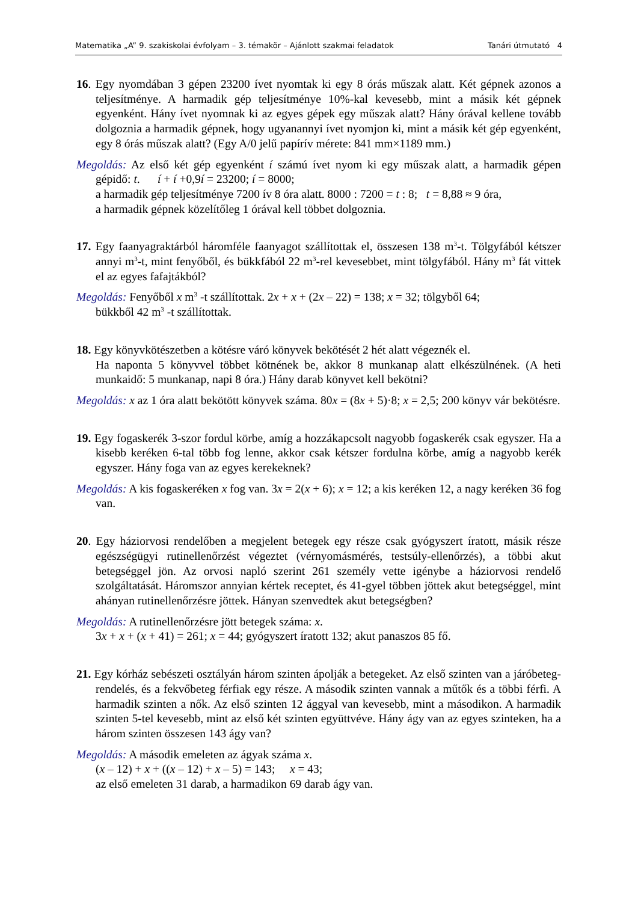Matematika „A” 9. szakiskolai évfolyam – 3. témakör – Ajánlott szakmai feladatok Tanári útmutató 4
16. Egy nyomdában 3 gépen 23200 ívet nyomtak ki egy 8 órás műszak alatt. Két gépnek azonos a teljesítménye. A harmadik gép teljesítménye 10%-kal kevesebb, mint a másik két gépnek egyenként. Hány ívet nyomnak ki az egyes gépek egy műszak alatt? Hány órával kellene tovább dolgoznia a harmadik gépnek, hogy ugyanannyi ívet nyomjon ki, mint a másik két gép egyenként, egy 8 órás műszak alatt? (Egy A/0 jelű papírív mérete: 841 mm×1189 mm.)
Megoldás: Az első két gép egyenként í számú ívet nyom ki egy műszak alatt, a harmadik gépen gépidő: t. í + í +0,9í = 23200; í = 8000;
a harmadik gép teljesítménye 7200 ív 8 óra alatt. 8000 : 7200 = t : 8; t = 8,88 ≈ 9 óra,
a harmadik gépnek közelítőleg 1 órával kell többet dolgoznia.
17. Egy faanyagraktárból háromféle faanyagot szállítottak el, összesen 138 m<sup>3</sup>-t. Tölgyfából kétszer annyi m<sup>3</sup>-t, mint fenyőből, és bükkfából 22 m<sup>3</sup>-rel kevesebbet, mint tölgyfából. Hány m<sup>3</sup> fát vittek el az egyes fafajtákból?
Megoldás: Fenyőből x m<sup>3</sup> -t szállítottak. 2x + x + (2x – 22) = 138; x = 32; tölgyből 64;
bükkből 42 m<sup>3</sup> -t szállítottak.
18. Egy könyvkötészetben a kötésre váró könyvek bekötését 2 hét alatt végeznék el.
Ha naponta 5 könyvvel többet kötnének be, akkor 8 munkanap alatt elkészülnének. (A heti munkaidő: 5 munkanap, napi 8 óra.) Hány darab könyvet kell bekötni?
Megoldás: x az 1 óra alatt bekötött könyvek száma. 80x = (8x + 5)·8; x = 2,5; 200 könyv vár bekötésre.
19. Egy fogaskerék 3-szor fordul körbe, amíg a hozzákapcsolt nagyobb fogaskerék csak egyszer. Ha a kisebb keréken 6-tal több fog lenne, akkor csak kétszer fordulna körbe, amíg a nagyobb kerék egyszer. Hány foga van az egyes kerekeknek?
Megoldás: A kis fogaskeréken x fog van. 3x = 2(x + 6); x = 12; a kis keréken 12, a nagy keréken 36 fog van.
20. Egy háziorvosi rendelőben a megjelent betegek egy része csak gyógyszert íratott, másik része egészségügyi rutinellenőrzést végeztet (vérnyomásmérés, testsúly-ellenőrzés), a többi akut betegséggel jön. Az orvosi napló szerint 261 személy vette igénybe a háziorvosi rendelő szolgáltatását. Háromszor annyian kértek receptet, és 41-gyel többen jöttek akut betegséggel, mint ahányan rutinellenőrzésre jöttek. Hányan szenvedtek akut betegségben?
Megoldás: A rutinellenőrzésre jött betegek száma: x.
3x + x + (x + 41) = 261; x = 44; gyógyszert íratott 132; akut panaszos 85 fő.
21. Egy kórház sebészeti osztályán három szinten ápolják a betegeket. Az első szinten van a járóbeteg-rendelés, és a fekvőbeteg férfiak egy része. A második szinten vannak a műtők és a többi férfi. A harmadik szinten a nők. Az első szinten 12 ággyal van kevesebb, mint a másodikon. A harmadik szinten 5-tel kevesebb, mint az első két szinten együttvéve. Hány ágy van az egyes szinteken, ha a három szinten összesen 143 ágy van?
Megoldás: A második emeleten az ágyak száma x.
(x – 12) + x + ((x – 12) + x – 5) = 143; x = 43;
az első emeleten 31 darab, a harmadikon 69 darab ágy van.